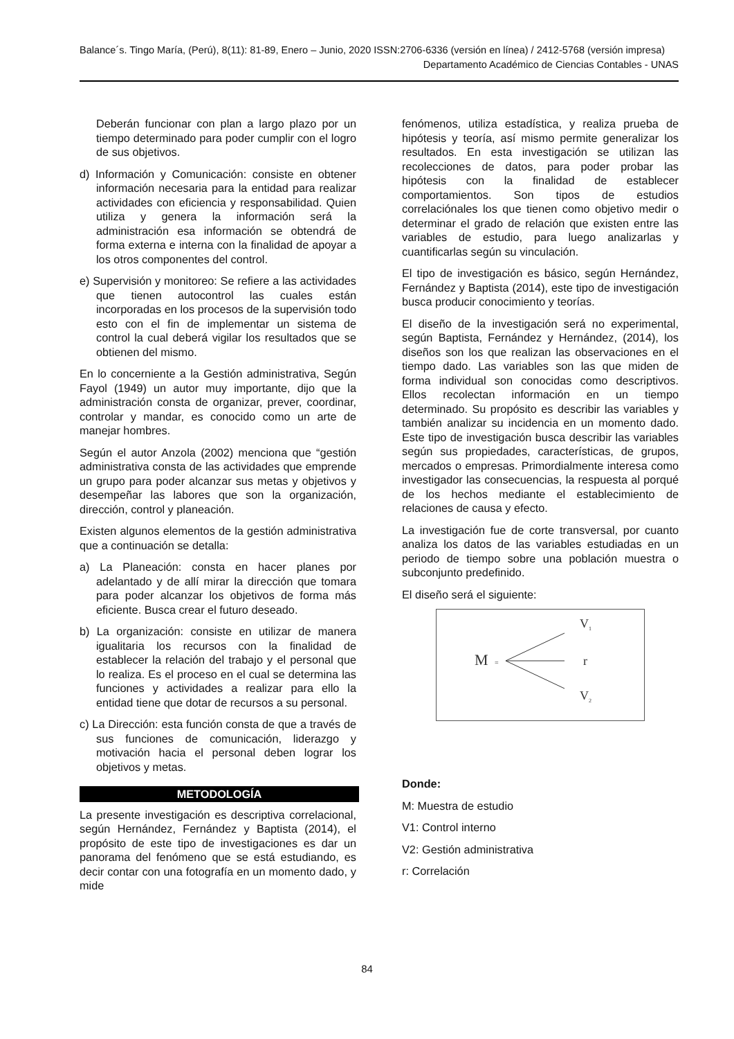Balance´s. Tingo María, (Perú), 8(11): 81-89, Enero – Junio, 2020 ISSN:2706-6336 (versión en línea) / 2412-5768 (versión impresa)
Departamento Académico de Ciencias Contables - UNAS
Deberán funcionar con plan a largo plazo por un tiempo determinado para poder cumplir con el logro de sus objetivos.
d) Información y Comunicación: consiste en obtener información necesaria para la entidad para realizar actividades con eficiencia y responsabilidad. Quien utiliza y genera la información será la administración esa información se obtendrá de forma externa e interna con la finalidad de apoyar a los otros componentes del control.
e) Supervisión y monitoreo: Se refiere a las actividades que tienen autocontrol las cuales están incorporadas en los procesos de la supervisión todo esto con el fin de implementar un sistema de control la cual deberá vigilar los resultados que se obtienen del mismo.
En lo concerniente a la Gestión administrativa, Según Fayol (1949) un autor muy importante, dijo que la administración consta de organizar, prever, coordinar, controlar y mandar, es conocido como un arte de manejar hombres.
Según el autor Anzola (2002) menciona que “gestión administrativa consta de las actividades que emprende un grupo para poder alcanzar sus metas y objetivos y desempeñar las labores que son la organización, dirección, control y planeación.
Existen algunos elementos de la gestión administrativa que a continuación se detalla:
a) La Planeación: consta en hacer planes por adelantado y de allí mirar la dirección que tomara para poder alcanzar los objetivos de forma más eficiente. Busca crear el futuro deseado.
b) La organización: consiste en utilizar de manera igualitaria los recursos con la finalidad de establecer la relación del trabajo y el personal que lo realiza. Es el proceso en el cual se determina las funciones y actividades a realizar para ello la entidad tiene que dotar de recursos a su personal.
c) La Dirección: esta función consta de que a través de sus funciones de comunicación, liderazgo y motivación hacia el personal deben lograr los objetivos y metas.
METODOLOGÍA
La presente investigación es descriptiva correlacional, según Hernández, Fernández y Baptista (2014), el propósito de este tipo de investigaciones es dar un panorama del fenómeno que se está estudiando, es decir contar con una fotografía en un momento dado, y mide
fenómenos, utiliza estadística, y realiza prueba de hipótesis y teoría, así mismo permite generalizar los resultados. En esta investigación se utilizan las recolecciones de datos, para poder probar las hipótesis con la finalidad de establecer comportamientos. Son tipos de estudios correlaciónales los que tienen como objetivo medir o determinar el grado de relación que existen entre las variables de estudio, para luego analizarlas y cuantificarlas según su vinculación.
El tipo de investigación es básico, según Hernández, Fernández y Baptista (2014), este tipo de investigación busca producir conocimiento y teorías.
El diseño de la investigación será no experimental, según Baptista, Fernández y Hernández, (2014), los diseños son los que realizan las observaciones en el tiempo dado. Las variables son las que miden de forma individual son conocidas como descriptivos. Ellos recolectan información en un tiempo determinado. Su propósito es describir las variables y también analizar su incidencia en un momento dado. Este tipo de investigación busca describir las variables según sus propiedades, características, de grupos, mercados o empresas. Primordialmente interesa como investigador las consecuencias, la respuesta al porqué de los hechos mediante el establecimiento de relaciones de causa y efecto.
La investigación fue de corte transversal, por cuanto analiza los datos de las variables estudiadas en un periodo de tiempo sobre una población muestra o subconjunto predefinido.
El diseño será el siguiente:
M
=
V
1
r
V
2
Donde:
M: Muestra de estudio
V1: Control interno
V2: Gestión administrativa
r: Correlación
84